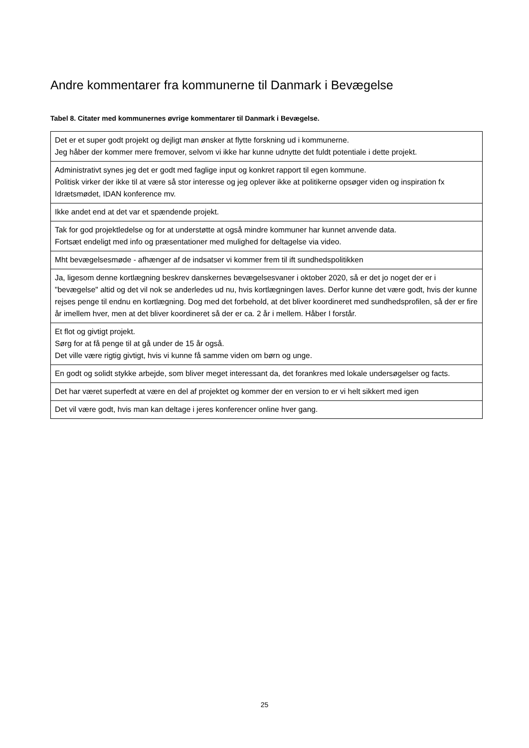Andre kommentarer fra kommunerne til Danmark i Bevægelse
Tabel 8. Citater med kommunernes øvrige kommentarer til Danmark i Bevægelse.
| Det er et super godt projekt og dejligt man ønsker at flytte forskning ud i kommunerne. Jeg håber der kommer mere fremover, selvom vi ikke har kunne udnytte det fuldt potentiale i dette projekt. |
| Administrativt synes jeg det er godt med faglige input og konkret rapport til egen kommune. Politisk virker der ikke til at være så stor interesse og jeg oplever ikke at politikerne opsøger viden og inspiration fx Idrætsmødet, IDAN konference mv. |
| Ikke andet end at det var et spændende projekt. |
| Tak for god projektledelse og for at understøtte at også mindre kommuner har kunnet anvende data. Fortsæt endeligt med info og præsentationer med mulighed for deltagelse via video. |
| Mht bevægelsesmøde - afhænger af de indsatser vi kommer frem til ift sundhedspolitikken |
| Ja, ligesom denne kortlægning beskrev danskernes bevægelsesvaner i oktober 2020, så er det jo noget der er i "bevægelse" altid og det vil nok se anderledes ud nu, hvis kortlægningen laves. Derfor kunne det være godt, hvis der kunne rejses penge til endnu en kortlægning. Dog med det forbehold, at det bliver koordineret med sundhedsprofilen, så der er fire år imellem hver, men at det bliver koordineret så der er ca. 2 år i mellem. Håber I forstår. |
| Et flot og givtigt projekt. Sørg for at få penge til at gå under de 15 år også. Det ville være rigtig givtigt, hvis vi kunne få samme viden om børn og unge. |
| En godt og solidt stykke arbejde, som bliver meget interessant da, det forankres med lokale undersøgelser og facts. |
| Det har været superfedt at være en del af projektet og kommer der en version to er vi helt sikkert med igen |
| Det vil være godt, hvis man kan deltage i jeres konferencer online hver gang. |
25